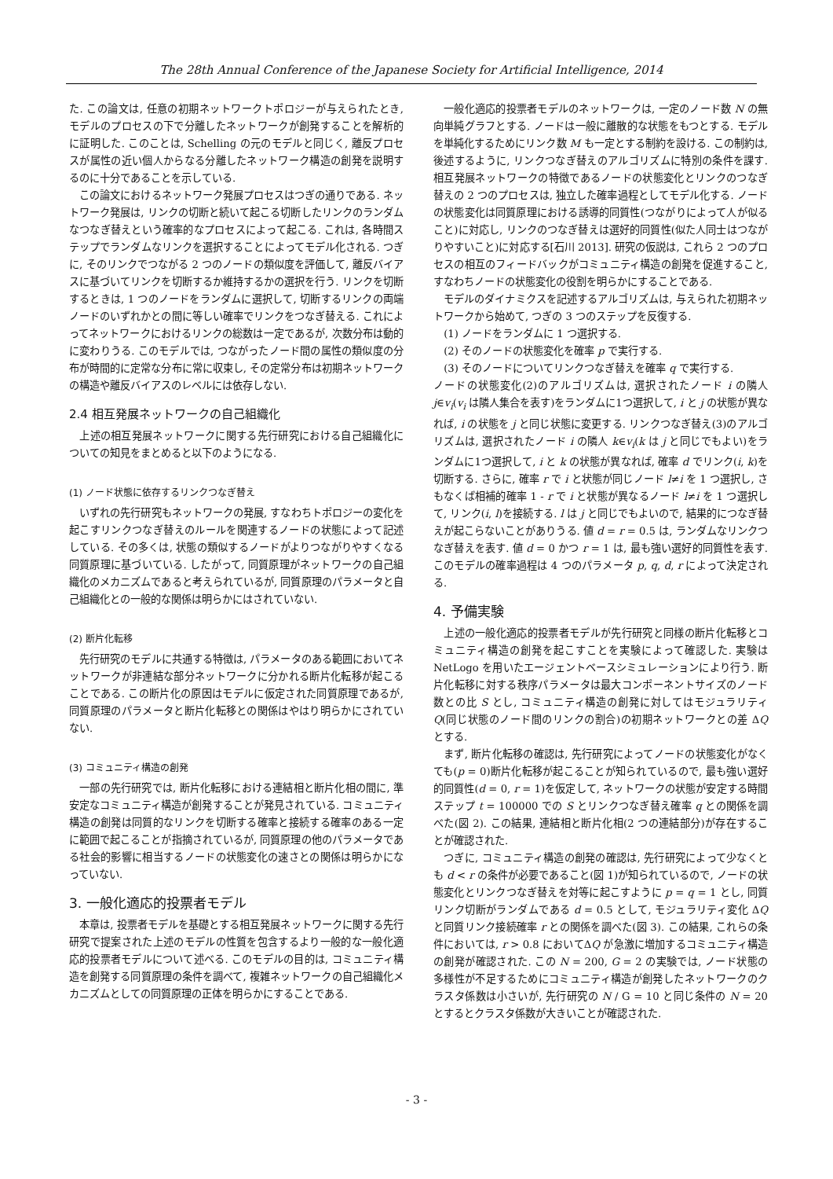The 28th Annual Conference of the Japanese Society for Artificial Intelligence, 2014
た. この論文は, 任意の初期ネットワークトポロジーが与えられたとき, モデルのプロセスの下で分離したネットワークが創発することを解析的に証明した. このことは, Schelling の元のモデルと同じく, 離反プロセスが属性の近い個人からなる分離したネットワーク構造の創発を説明するのに十分であることを示している.
この論文におけるネットワーク発展プロセスはつぎの通りである. ネットワーク発展は, リンクの切断と続いて起こる切断したリンクのランダムなつなぎ替えという確率的なプロセスによって起こる. これは, 各時間ステップでランダムなリンクを選択することによってモデル化される. つぎに, そのリンクでつながる 2 つのノードの類似度を評価して, 離反バイアスに基づいてリンクを切断するか維持するかの選択を行う. リンクを切断するときは, 1 つのノードをランダムに選択して, 切断するリンクの両端ノードのいずれかとの間に等しい確率でリンクをつなぎ替える. これによってネットワークにおけるリンクの総数は一定であるが, 次数分布は動的に変わりうる. このモデルでは, つながったノード間の属性の類似度の分布が時間的に定常な分布に常に収束し, その定常分布は初期ネットワークの構造や離反バイアスのレベルには依存しない.
2.4 相互発展ネットワークの自己組織化
上述の相互発展ネットワークに関する先行研究における自己組織化についての知見をまとめると以下のようになる.
(1) ノード状態に依存するリンクつなぎ替え
いずれの先行研究もネットワークの発展, すなわちトポロジーの変化を起こすリンクつなぎ替えのルールを関連するノードの状態によって記述している. その多くは, 状態の類似するノードがよりつながりやすくなる同質原理に基づいている. したがって, 同質原理がネットワークの自己組織化のメカニズムであると考えられているが, 同質原理のパラメータと自己組織化との一般的な関係は明らかにはされていない.
(2) 断片化転移
先行研究のモデルに共通する特徴は, パラメータのある範囲においてネットワークが非連結な部分ネットワークに分かれる断片化転移が起こることである. この断片化の原因はモデルに仮定された同質原理であるが, 同質原理のパラメータと断片化転移との関係はやはり明らかにされていない.
(3) コミュニティ構造の創発
一部の先行研究では, 断片化転移における連結相と断片化相の間に, 準安定なコミュニティ構造が創発することが発見されている. コミュニティ構造の創発は同質的なリンクを切断する確率と接続する確率のある一定に範囲で起こることが指摘されているが, 同質原理の他のパラメータである社会的影響に相当するノードの状態変化の速さとの関係は明らかになっていない.
3. 一般化適応的投票者モデル
本章は, 投票者モデルを基礎とする相互発展ネットワークに関する先行研究で提案された上述のモデルの性質を包含するより一般的な一般化適応的投票者モデルについて述べる. このモデルの目的は, コミュニティ構造を創発する同質原理の条件を調べて, 複雑ネットワークの自己組織化メカニズムとしての同質原理の正体を明らかにすることである.
一般化適応的投票者モデルのネットワークは, 一定のノード数 N の無向単純グラフとする. ノードは一般に離散的な状態をもつとする. モデルを単純化するためにリンク数 M も一定とする制約を設ける. この制約は, 後述するように, リンクつなぎ替えのアルゴリズムに特別の条件を課す. 相互発展ネットワークの特徴であるノードの状態変化とリンクのつなぎ替えの 2 つのプロセスは, 独立した確率過程としてモデル化する. ノードの状態変化は同質原理における誘導的同質性(つながりによって人が似ること)に対応し, リンクのつなぎ替えは選好的同質性(似た人同士はつながりやすいこと)に対応する[石川 2013]. 研究の仮説は, これら 2 つのプロセスの相互のフィードバックがコミュニティ構造の創発を促進すること, すなわちノードの状態変化の役割を明らかにすることである.
モデルのダイナミクスを記述するアルゴリズムは, 与えられた初期ネットワークから始めて, つぎの 3 つのステップを反復する.
(1) ノードをランダムに 1 つ選択する.
(2) そのノードの状態変化を確率 p で実行する.
(3) そのノードについてリンクつなぎ替えを確率 q で実行する.
ノードの状態変化(2)のアルゴリズムは, 選択されたノード i の隣人 j∈v<sub>i</sub>(v<sub>i</sub> は隣人集合を表す)をランダムに1つ選択して, i と j の状態が異なれば, i の状態を j と同じ状態に変更する. リンクつなぎ替え(3)のアルゴリズムは, 選択されたノード i の隣人 k∈v<sub>i</sub>(k は j と同じでもよい)をランダムに1つ選択して, i と k の状態が異なれば, 確率 d でリンク(i, k)を切断する. さらに, 確率 r で i と状態が同じノード l≠i を 1 つ選択し, さもなくば相補的確率 1 - r で i と状態が異なるノード l≠i を 1 つ選択して, リンク(i, l)を接続する. l は j と同じでもよいので, 結果的につなぎ替えが起こらないことがありうる. 値 d = r = 0.5 は, ランダムなリンクつなぎ替えを表す. 値 d = 0 かつ r = 1 は, 最も強い選好的同質性を表す. このモデルの確率過程は 4 つのパラメータ p, q, d, r によって決定される.
4. 予備実験
上述の一般化適応的投票者モデルが先行研究と同様の断片化転移とコミュニティ構造の創発を起こすことを実験によって確認した. 実験は NetLogo を用いたエージェントベースシミュレーションにより行う. 断片化転移に対する秩序パラメータは最大コンポーネントサイズのノード数との比 S とし, コミュニティ構造の創発に対してはモジュラリティ Q(同じ状態のノード間のリンクの割合)の初期ネットワークとの差 ΔQ とする.
まず, 断片化転移の確認は, 先行研究によってノードの状態変化がなくても(p = 0)断片化転移が起こることが知られているので, 最も強い選好的同質性(d = 0, r = 1)を仮定して, ネットワークの状態が安定する時間ステップ t = 100000 での S とリンクつなぎ替え確率 q との関係を調べた(図 2). この結果, 連結相と断片化相(2 つの連結部分)が存在することが確認された.
つぎに, コミュニティ構造の創発の確認は, 先行研究によって少なくとも d < r の条件が必要であること(図 1)が知られているので, ノードの状態変化とリンクつなぎ替えを対等に起こすように p = q = 1 とし, 同質リンク切断がランダムである d = 0.5 として, モジュラリティ変化 ΔQ と同質リンク接続確率 r との関係を調べた(図 3). この結果, これらの条件においては, r > 0.8 においてΔQ が急激に増加するコミュニティ構造の創発が確認された. この N = 200, G = 2 の実験では, ノード状態の多様性が不足するためにコミュニティ構造が創発したネットワークのクラスタ係数は小さいが, 先行研究の N / G = 10 と同じ条件の N = 20 とするとクラスタ係数が大きいことが確認された.
- 3 -